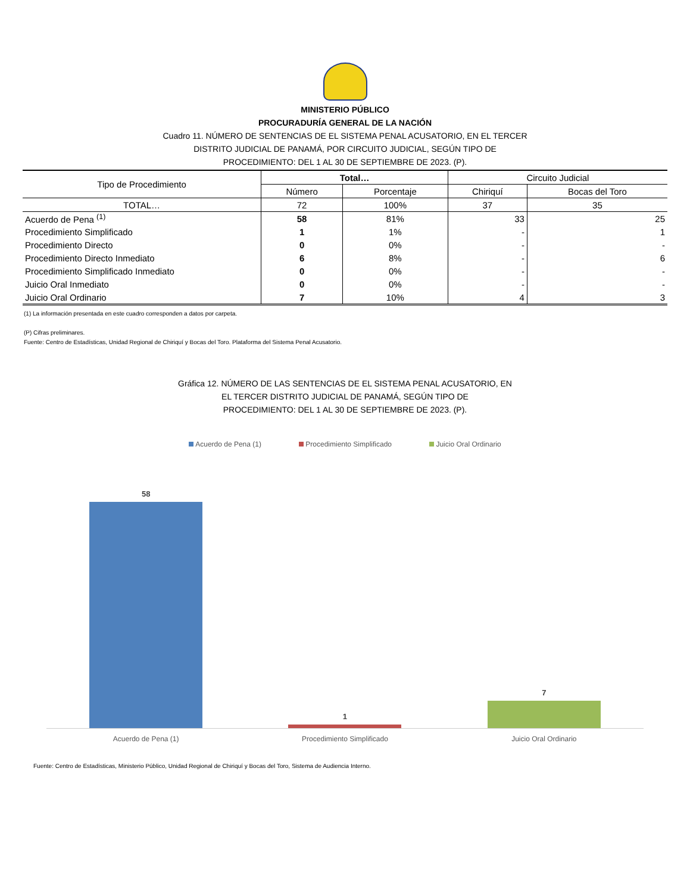MINISTERIO PÚBLICO
PROCURADURÍA GENERAL DE LA NACIÓN
Cuadro 11. NÚMERO DE SENTENCIAS DE EL SISTEMA PENAL ACUSATORIO, EN EL TERCER
DISTRITO JUDICIAL DE PANAMÁ, POR CIRCUITO JUDICIAL, SEGÚN TIPO DE
PROCEDIMIENTO: DEL 1 AL 30 DE SEPTIEMBRE DE 2023. (P).
| Tipo de Procedimiento | Total… | | Circuito Judicial | |
| --- | --- | --- | --- | --- |
| | Número | Porcentaje | Chiriquí | Bocas del Toro |
| TOTAL… | 72 | 100% | 37 | 35 |
| Acuerdo de Pena <sup>(1)</sup> | 58 | 81% | 33 | 25 |
| Procedimiento Simplificado | 1 | 1% | - | 1 |
| Procedimiento Directo | 0 | 0% | - | - |
| Procedimiento Directo Inmediato | 6 | 8% | - | 6 |
| Procedimiento Simplificado Inmediato | 0 | 0% | - | - |
| Juicio Oral Inmediato | 0 | 0% | - | - |
| Juicio Oral Ordinario | 7 | 10% | 4 | 3 |
(1) La información presentada en este cuadro corresponden a datos por carpeta.
(P) Cifras preliminares.
Fuente: Centro de Estadísticas, Unidad Regional de Chiriquí y Bocas del Toro. Plataforma del Sistema Penal Acusatorio.
Gráfica 12. NÚMERO DE LAS SENTENCIAS DE EL SISTEMA PENAL ACUSATORIO, EN
EL TERCER DISTRITO JUDICIAL DE PANAMÁ, SEGÚN TIPO DE
PROCEDIMIENTO: DEL 1 AL 30 DE SEPTIEMBRE DE 2023. (P).
Acuerdo de Pena (1) Procedimiento Simplificado Juicio Oral Ordinario
58
1
7
Acuerdo de Pena (1) Procedimiento Simplificado Juicio Oral Ordinario
Fuente: Centro de Estadísticas, Ministerio Público, Unidad Regional de Chiriquí y Bocas del Toro, Sistema de Audiencia Interno.